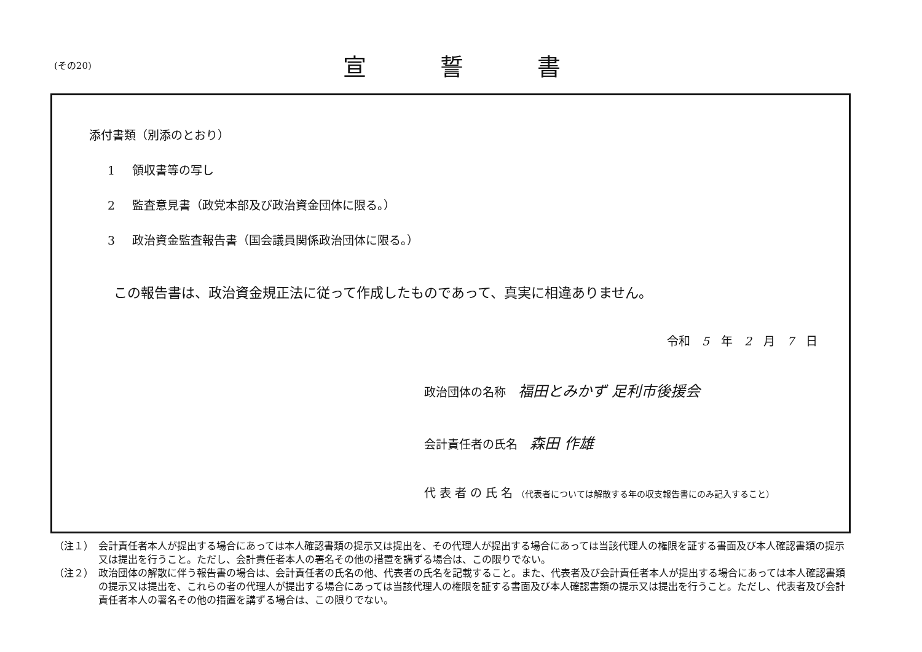(その20)
宣誓書
添付書類（別添のとおり）
1 領収書等の写し
2 監査意見書（政党本部及び政治資金団体に限る。）
3 政治資金監査報告書（国会議員関係政治団体に限る。）
この報告書は、政治資金規正法に従って作成したものであって、真実に相違ありません。
令和　5　年　2　月　7　日
政治団体の名称 福田とみかず 足利市後援会
会計責任者の氏名 森田 作雄
代 表 者 の 氏 名 （代表者については解散する年の収支報告書にのみ記入すること）
（注１）　会計責任者本人が提出する場合にあっては本人確認書類の提示又は提出を、その代理人が提出する場合にあっては当該代理人の権限を証する書面及び本人確認書類の提示又は提出を行うこと。ただし、会計責任者本人の署名その他の措置を講ずる場合は、この限りでない。
（注２）　政治団体の解散に伴う報告書の場合は、会計責任者の氏名の他、代表者の氏名を記載すること。また、代表者及び会計責任者本人が提出する場合にあっては本人確認書類の提示又は提出を、これらの者の代理人が提出する場合にあっては当該代理人の権限を証する書面及び本人確認書類の提示又は提出を行うこと。ただし、代表者及び会計責任者本人の署名その他の措置を講ずる場合は、この限りでない。